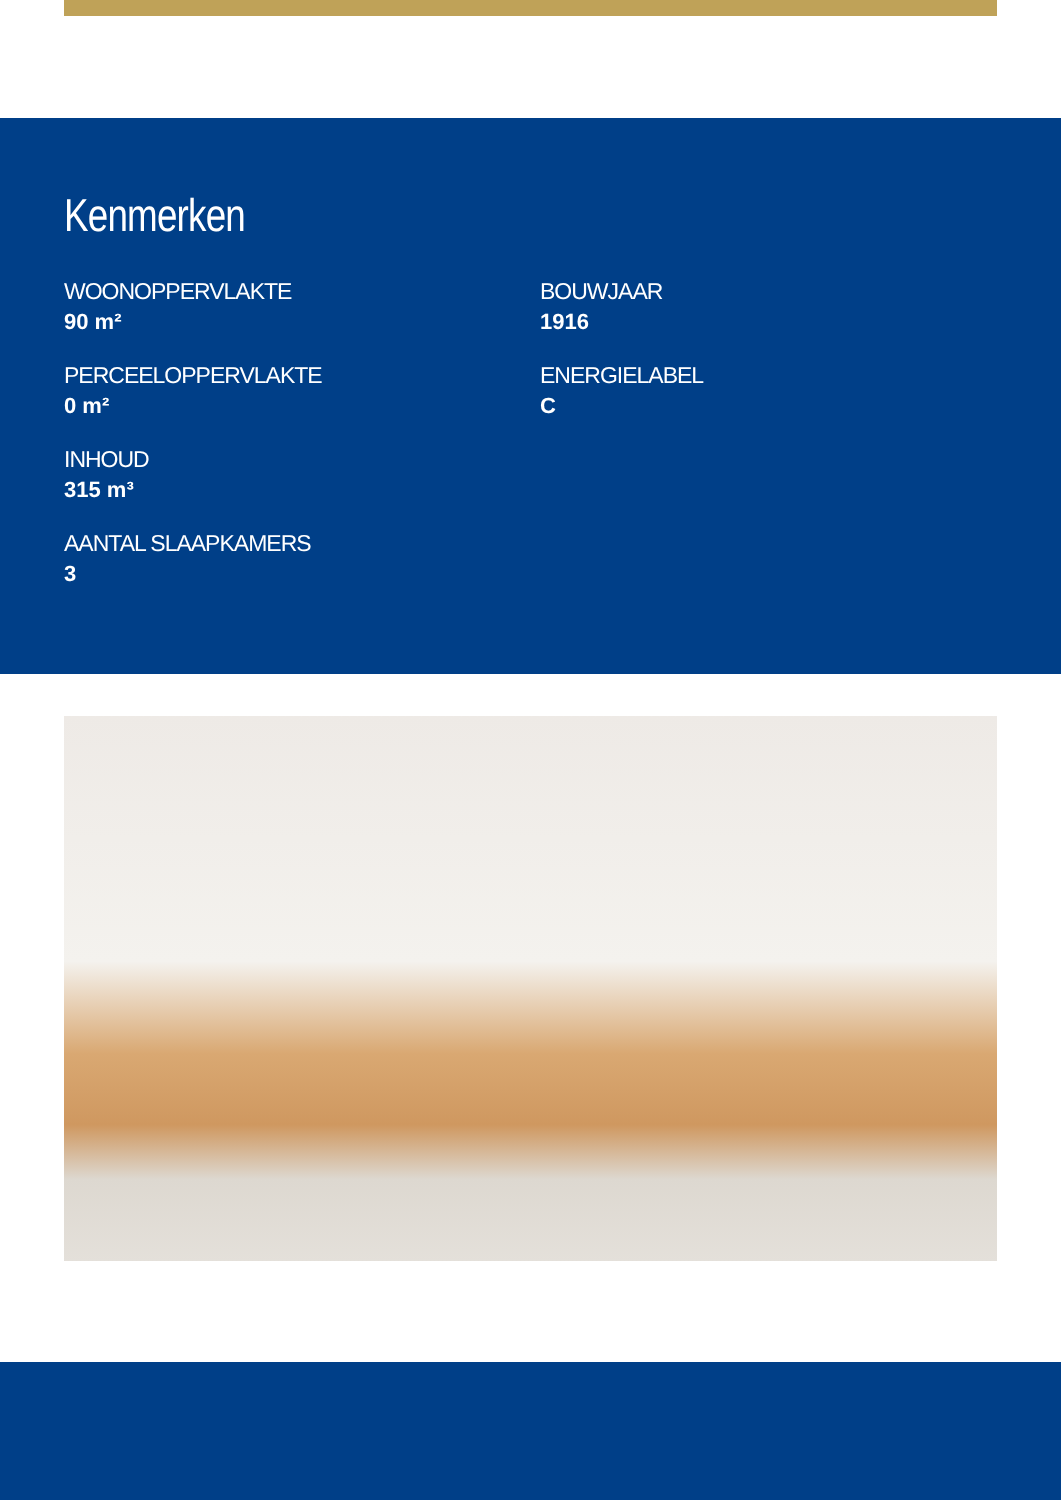Kenmerken
WOONOPPERVLAKTE
90 m²
PERCEELOPPERVLAKTE
0 m²
INHOUD
315 m³
AANTAL SLAAPKAMERS
3
BOUWJAAR
1916
ENERGIELABEL
C